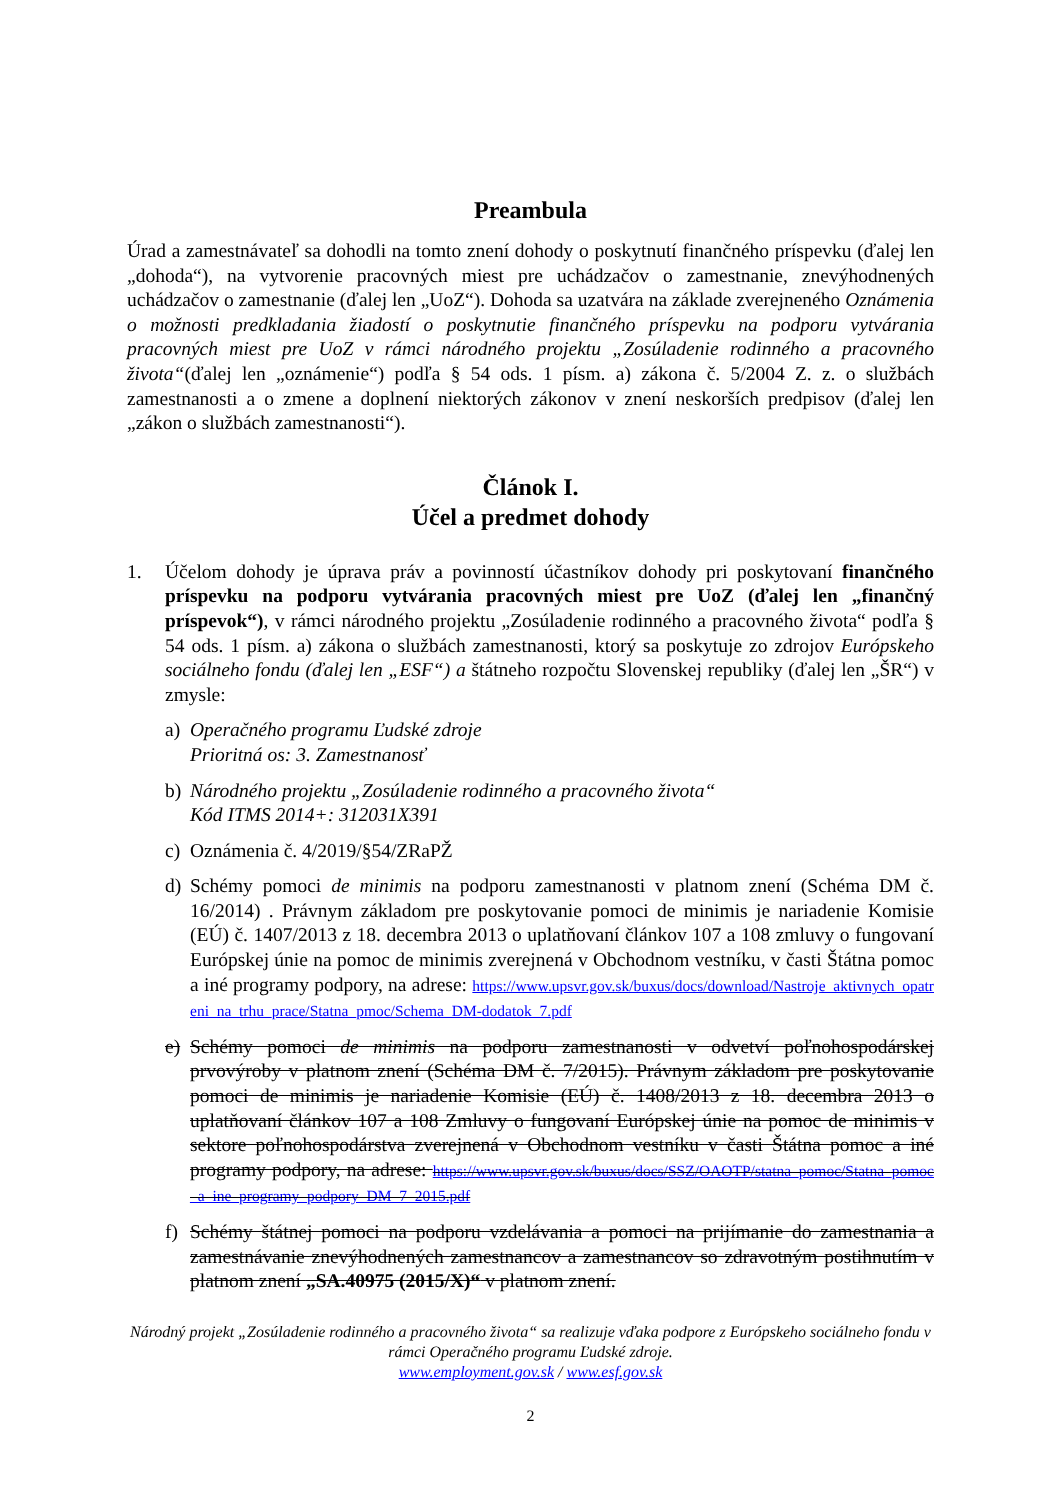Preambula
Úrad a zamestnávateľ sa dohodli na tomto znení dohody o poskytnutí finančného príspevku (ďalej len „dohoda“), na vytvorenie pracovných miest pre uchádzačov o zamestnanie, znevýhodnených uchádzačov o zamestnanie (ďalej len „UoZ“). Dohoda sa uzatvára na základe zverejneného Oznámenia o možnosti predkladania žiadostí o poskytnutie finančného príspevku na podporu vytvárania pracovných miest pre UoZ v rámci národného projektu „Zosúladenie rodinného a pracovného života“(ďalej len „oznámenie“) podľa § 54 ods. 1 písm. a) zákona č. 5/2004 Z. z. o službách zamestnanosti a o zmene a doplnení niektorých zákonov v znení neskorších predpisov (ďalej len „zákon o službách zamestnanosti“).
Článok I.
Účel a predmet dohody
1. Účelom dohody je úprava práv a povinností účastníkov dohody pri poskytovaní finančného príspevku na podporu vytvárania pracovných miest pre UoZ (ďalej len „finančný príspevok“), v rámci národného projektu „Zosúladenie rodinného a pracovného života“ podľa § 54 ods. 1 písm. a) zákona o službách zamestnanosti, ktorý sa poskytuje zo zdrojov Európskeho sociálneho fondu (ďalej len „ESF“) a štátneho rozpočtu Slovenskej republiky (ďalej len „ŠR“) v zmysle:
a) Operačného programu Ľudské zdroje
Prioritná os: 3. Zamestnanosť
b) Národného projektu „Zosúladenie rodinného a pracovného života“
Kód ITMS 2014+: 312031X391
c) Oznámenia č. 4/2019/§54/ZRaPŽ
d) Schémy pomoci de minimis na podporu zamestnanosti v platnom znení (Schéma DM č. 16/2014) . Právnym základom pre poskytovanie pomoci de minimis je nariadenie Komisie (EÚ) č. 1407/2013 z 18. decembra 2013 o uplatňovaní článkov 107 a 108 zmluvy o fungovaní Európskej únie na pomoc de minimis zverejnená v Obchodnom vestníku, v časti Štátna pomoc a iné programy podpory, na adrese: https://www.upsvr.gov.sk/buxus/docs/download/Nastroje_aktivnych_opatreni_na_trhu_prace/Statna_pmoc/Schema_DM-dodatok_7.pdf
e) Schémy pomoci de minimis na podporu zamestnanosti v odvetví poľnohospodárskej prvovýroby v platnom znení (Schéma DM č. 7/2015). Právnym základom pre poskytovanie pomoci de minimis je nariadenie Komisie (EÚ) č. 1408/2013 z 18. decembra 2013 o uplatňovaní článkov 107 a 108 Zmluvy o fungovaní Európskej únie na pomoc de minimis v sektore poľnohospodárstva zverejnená v Obchodnom vestníku v časti Štátna pomoc a iné programy podpory, na adrese: https://www.upsvr.gov.sk/buxus/docs/SSZ/OAOTP/statna_pomoc/Statna_pomoc_a_ine_programy_podpory_DM_7_2015.pdf
f) Schémy štátnej pomoci na podporu vzdelávania a pomoci na prijímanie do zamestnania a zamestnávanie znevýhodnených zamestnancov a zamestnancov so zdravotným postihnutím v platnom znení „SA.40975 (2015/X)“ v platnom znení.
Národný projekt „Zosúladenie rodinného a pracovného života“ sa realizuje vďaka podpore z Európskeho sociálneho fondu v rámci Operačného programu Ľudské zdroje.
www.employment.gov.sk / www.esf.gov.sk
2